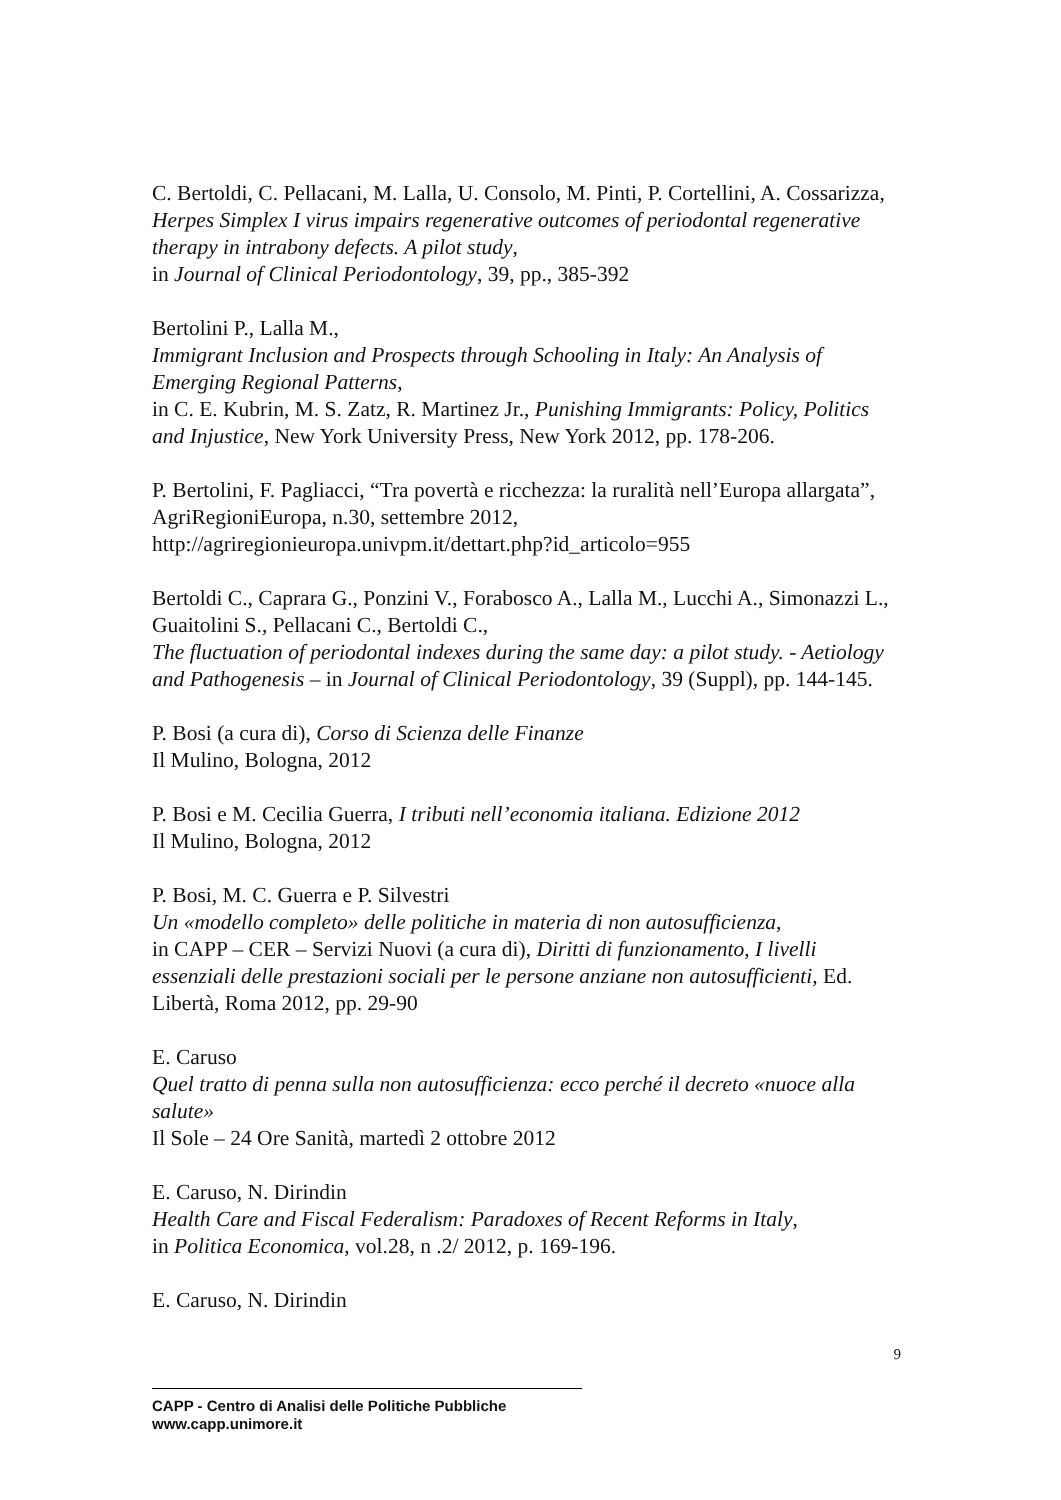C. Bertoldi, C. Pellacani, M. Lalla, U. Consolo, M. Pinti, P. Cortellini, A. Cossarizza, Herpes Simplex I virus impairs regenerative outcomes of periodontal regenerative therapy in intrabony defects. A pilot study,
in Journal of Clinical Periodontology, 39, pp., 385-392
Bertolini P., Lalla M.,
Immigrant Inclusion and Prospects through Schooling in Italy: An Analysis of Emerging Regional Patterns,
in C. E. Kubrin, M. S. Zatz, R. Martinez Jr., Punishing Immigrants: Policy, Politics and Injustice, New York University Press, New York 2012, pp. 178-206.
P. Bertolini, F. Pagliacci, “Tra povertà e ricchezza: la ruralità nell’Europa allargata”, AgriRegioniEuropa, n.30, settembre 2012, http://agriregionieuropa.univpm.it/dettart.php?id_articolo=955
Bertoldi C., Caprara G., Ponzini V., Forabosco A., Lalla M., Lucchi A., Simonazzi L., Guaitolini S., Pellacani C., Bertoldi C.,
The fluctuation of periodontal indexes during the same day: a pilot study. - Aetiology and Pathogenesis – in Journal of Clinical Periodontology, 39 (Suppl), pp. 144-145.
P. Bosi (a cura di), Corso di Scienza delle Finanze
Il Mulino, Bologna, 2012
P. Bosi e M. Cecilia Guerra, I tributi nell’economia italiana. Edizione 2012
Il Mulino, Bologna, 2012
P. Bosi, M. C. Guerra e P. Silvestri
Un «modello completo» delle politiche in materia di non autosufficienza,
in CAPP – CER – Servizi Nuovi (a cura di), Diritti di funzionamento, I livelli essenziali delle prestazioni sociali per le persone anziane non autosufficienti, Ed. Libertà, Roma 2012, pp. 29-90
E. Caruso
Quel tratto di penna sulla non autosufficienza: ecco perché il decreto «nuoce alla salute»
Il Sole – 24 Ore Sanità, martedì 2 ottobre 2012
E. Caruso, N. Dirindin
Health Care and Fiscal Federalism: Paradoxes of Recent Reforms in Italy,
in Politica Economica, vol.28, n .2/ 2012, p. 169-196.
E. Caruso, N. Dirindin
9
CAPP - Centro di Analisi delle Politiche Pubbliche
www.capp.unimore.it